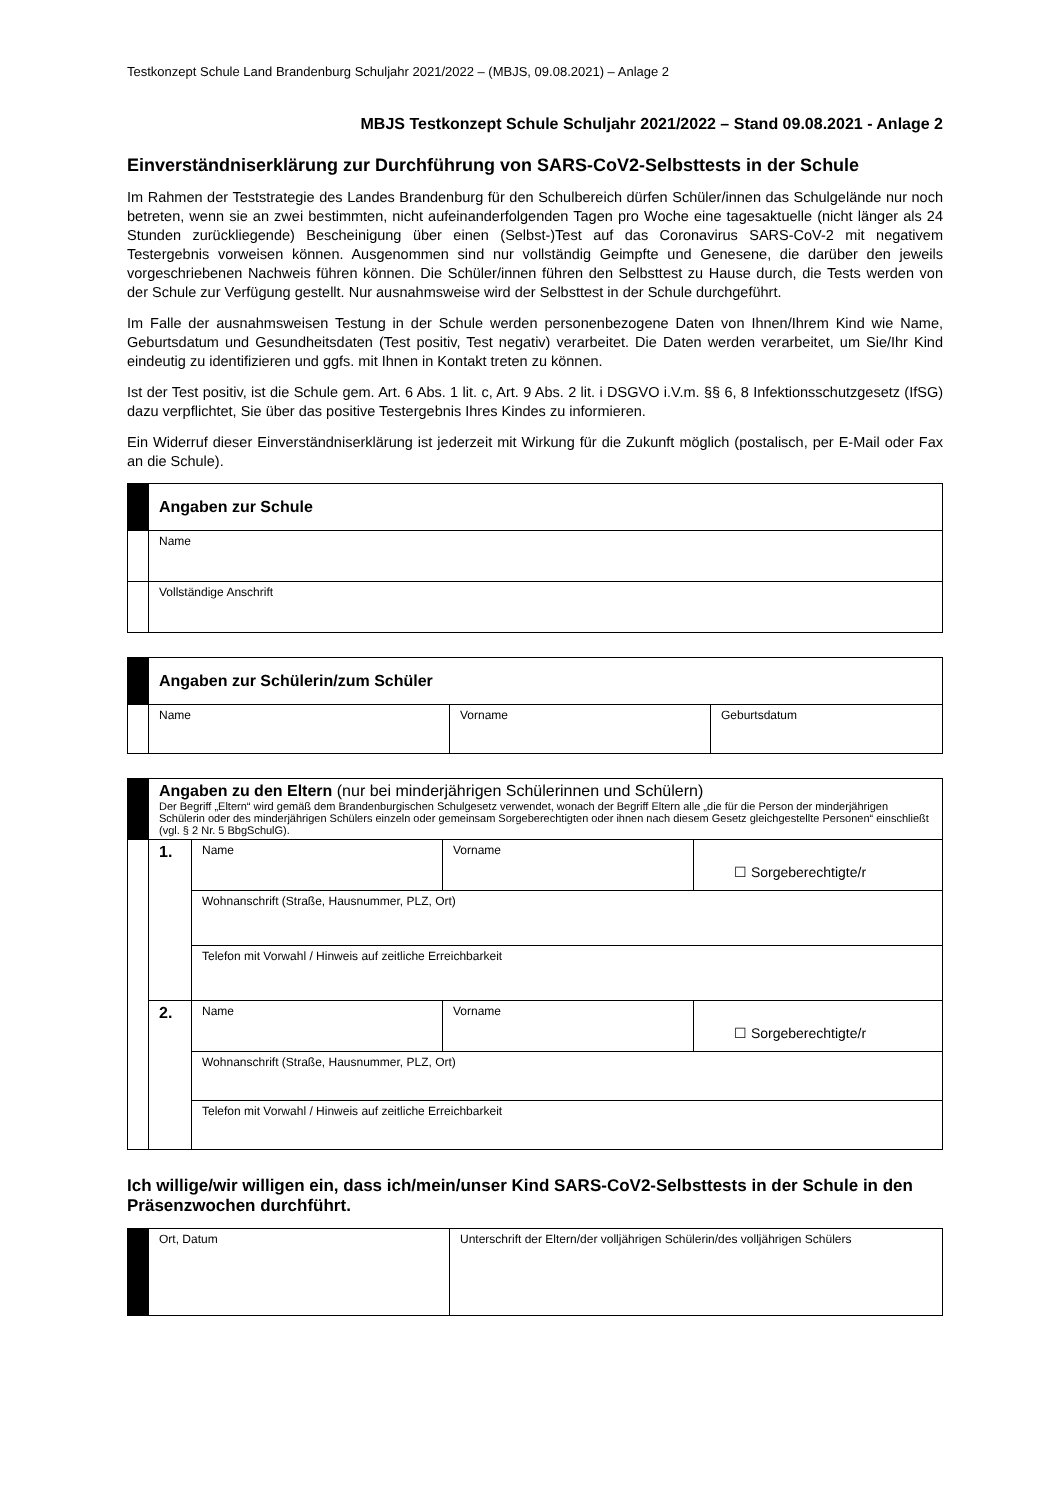Testkonzept Schule Land Brandenburg Schuljahr 2021/2022 – (MBJS, 09.08.2021) – Anlage 2
MBJS Testkonzept Schule Schuljahr 2021/2022 – Stand 09.08.2021 - Anlage 2
Einverständniserklärung zur Durchführung von SARS-CoV2-Selbsttests in der Schule
Im Rahmen der Teststrategie des Landes Brandenburg für den Schulbereich dürfen Schüler/innen das Schulgelände nur noch betreten, wenn sie an zwei bestimmten, nicht aufeinanderfolgenden Tagen pro Woche eine tagesaktuelle (nicht länger als 24 Stunden zurückliegende) Bescheinigung über einen (Selbst-)Test auf das Coronavirus SARS-CoV-2 mit negativem Testergebnis vorweisen können. Ausgenommen sind nur vollständig Geimpfte und Genesene, die darüber den jeweils vorgeschriebenen Nachweis führen können. Die Schüler/innen führen den Selbsttest zu Hause durch, die Tests werden von der Schule zur Verfügung gestellt. Nur ausnahmsweise wird der Selbsttest in der Schule durchgeführt.
Im Falle der ausnahmsweisen Testung in der Schule werden personenbezogene Daten von Ihnen/Ihrem Kind wie Name, Geburtsdatum und Gesundheitsdaten (Test positiv, Test negativ) verarbeitet. Die Daten werden verarbeitet, um Sie/Ihr Kind eindeutig zu identifizieren und ggfs. mit Ihnen in Kontakt treten zu können.
Ist der Test positiv, ist die Schule gem. Art. 6 Abs. 1 lit. c, Art. 9 Abs. 2 lit. i DSGVO i.V.m. §§ 6, 8 Infektionsschutzgesetz (IfSG) dazu verpflichtet, Sie über das positive Testergebnis Ihres Kindes zu informieren.
Ein Widerruf dieser Einverständniserklärung ist jederzeit mit Wirkung für die Zukunft möglich (postalisch, per E-Mail oder Fax an die Schule).
| | Angaben zur Schule |
| | Name |
| | Vollständige Anschrift |
| | Angaben zur Schülerin/zum Schüler | | |
| | Name | Vorname | Geburtsdatum |
| | Angaben zu den Eltern (nur bei minderjährigen Schülerinnen und Schülern) Der Begriff „Eltern“ wird gemäß dem Brandenburgischen Schulgesetz verwendet, wonach der Begriff Eltern alle „die für die Person der minderjährigen Schülerin oder des minderjährigen Schülers einzeln oder gemeinsam Sorgeberechtigten oder ihnen nach diesem Gesetz gleichgestellte Personen“ einschließt (vgl. § 2 Nr. 5 BbgSchulG). | | | |
| | 1. | Name | Vorname | ☐ Sorgeberechtigte/r |
| | | Wohnanschrift (Straße, Hausnummer, PLZ, Ort) | | |
| | | Telefon mit Vorwahl / Hinweis auf zeitliche Erreichbarkeit | | |
| | 2. | Name | Vorname | ☐ Sorgeberechtigte/r |
| | | Wohnanschrift (Straße, Hausnummer, PLZ, Ort) | | |
| | | Telefon mit Vorwahl / Hinweis auf zeitliche Erreichbarkeit | | |
Ich willige/wir willigen ein, dass ich/mein/unser Kind SARS-CoV2-Selbsttests in der Schule in den Präsenzwochen durchführt.
| | Ort, Datum | Unterschrift der Eltern/der volljährigen Schülerin/des volljährigen Schülers |